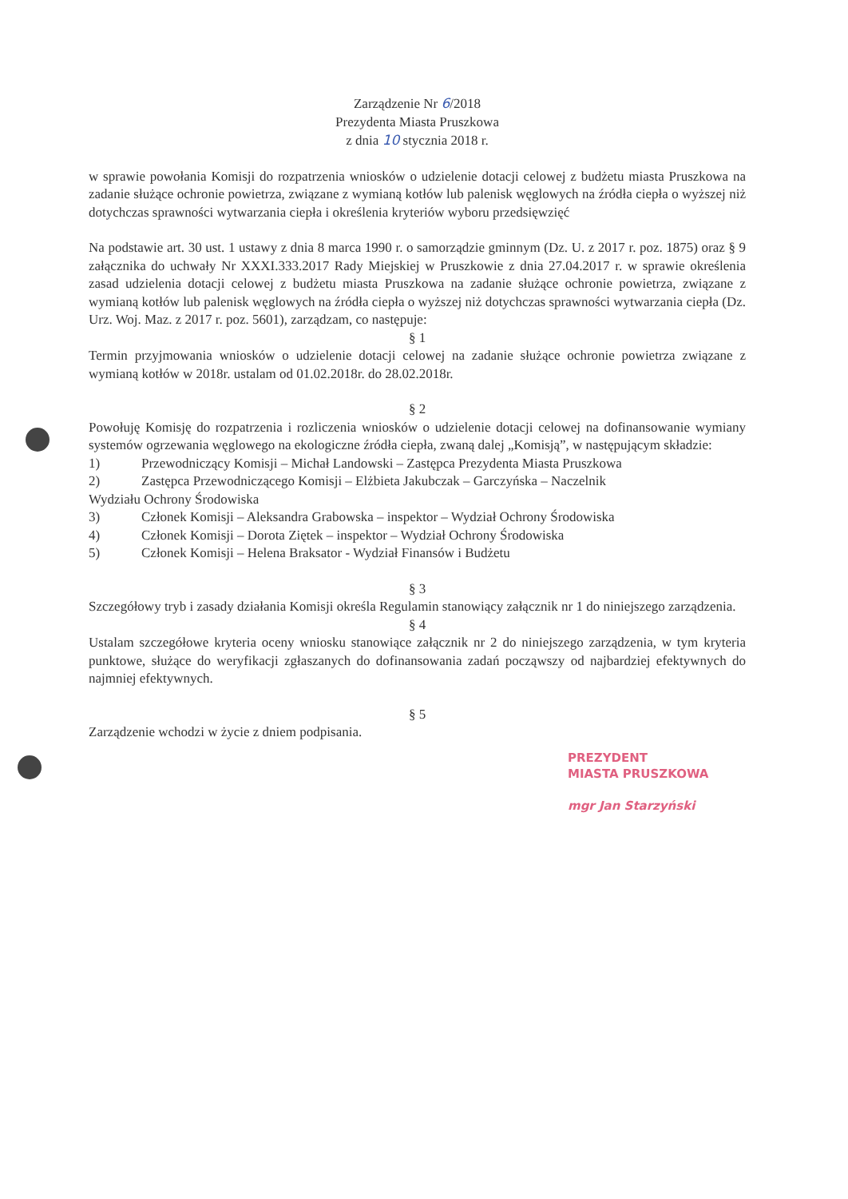Zarządzenie Nr 6/2018
Prezydenta Miasta Pruszkowa
z dnia 10 stycznia 2018 r.
w sprawie powołania Komisji do rozpatrzenia wniosków o udzielenie dotacji celowej z budżetu miasta Pruszkowa na zadanie służące ochronie powietrza, związane z wymianą kotłów lub palenisk węglowych na źródła ciepła o wyższej niż dotychczas sprawności wytwarzania ciepła i określenia kryteriów wyboru przedsięwzięć
Na podstawie art. 30 ust. 1 ustawy z dnia 8 marca 1990 r. o samorządzie gminnym (Dz. U. z 2017 r. poz. 1875) oraz § 9 załącznika do uchwały Nr XXXI.333.2017 Rady Miejskiej w Pruszkowie z dnia 27.04.2017 r. w sprawie określenia zasad udzielenia dotacji celowej z budżetu miasta Pruszkowa na zadanie służące ochronie powietrza, związane z wymianą kotłów lub palenisk węglowych na źródła ciepła o wyższej niż dotychczas sprawności wytwarzania ciepła (Dz. Urz. Woj. Maz. z 2017 r. poz. 5601), zarządzam, co następuje:
§ 1
Termin przyjmowania wniosków o udzielenie dotacji celowej na zadanie służące ochronie powietrza związane z wymianą kotłów w 2018r. ustalam od 01.02.2018r. do 28.02.2018r.
§ 2
Powołuję Komisję do rozpatrzenia i rozliczenia wniosków o udzielenie dotacji celowej na dofinansowanie wymiany systemów ogrzewania węglowego na ekologiczne źródła ciepła, zwaną dalej „Komisją”, w następującym składzie:
1) Przewodniczący Komisji – Michał Landowski – Zastępca Prezydenta Miasta Pruszkowa
2) Zastępca Przewodniczącego Komisji – Elżbieta Jakubczak – Garczyńska – Naczelnik
Wydziału Ochrony Środowiska
3) Członek Komisji – Aleksandra Grabowska – inspektor – Wydział Ochrony Środowiska
4) Członek Komisji – Dorota Ziętek – inspektor – Wydział Ochrony Środowiska
5) Członek Komisji – Helena Braksator - Wydział Finansów i Budżetu
§ 3
Szczegółowy tryb i zasady działania Komisji określa Regulamin stanowiący załącznik nr 1 do niniejszego zarządzenia.
§ 4
Ustalam szczegółowe kryteria oceny wniosku stanowiące załącznik nr 2 do niniejszego zarządzenia, w tym kryteria punktowe, służące do weryfikacji zgłaszanych do dofinansowania zadań począwszy od najbardziej efektywnych do najmniej efektywnych.
§ 5
Zarządzenie wchodzi w życie z dniem podpisania.
PREZYDENT
MIASTA PRUSZKOWA
mgr Jan Starzyński